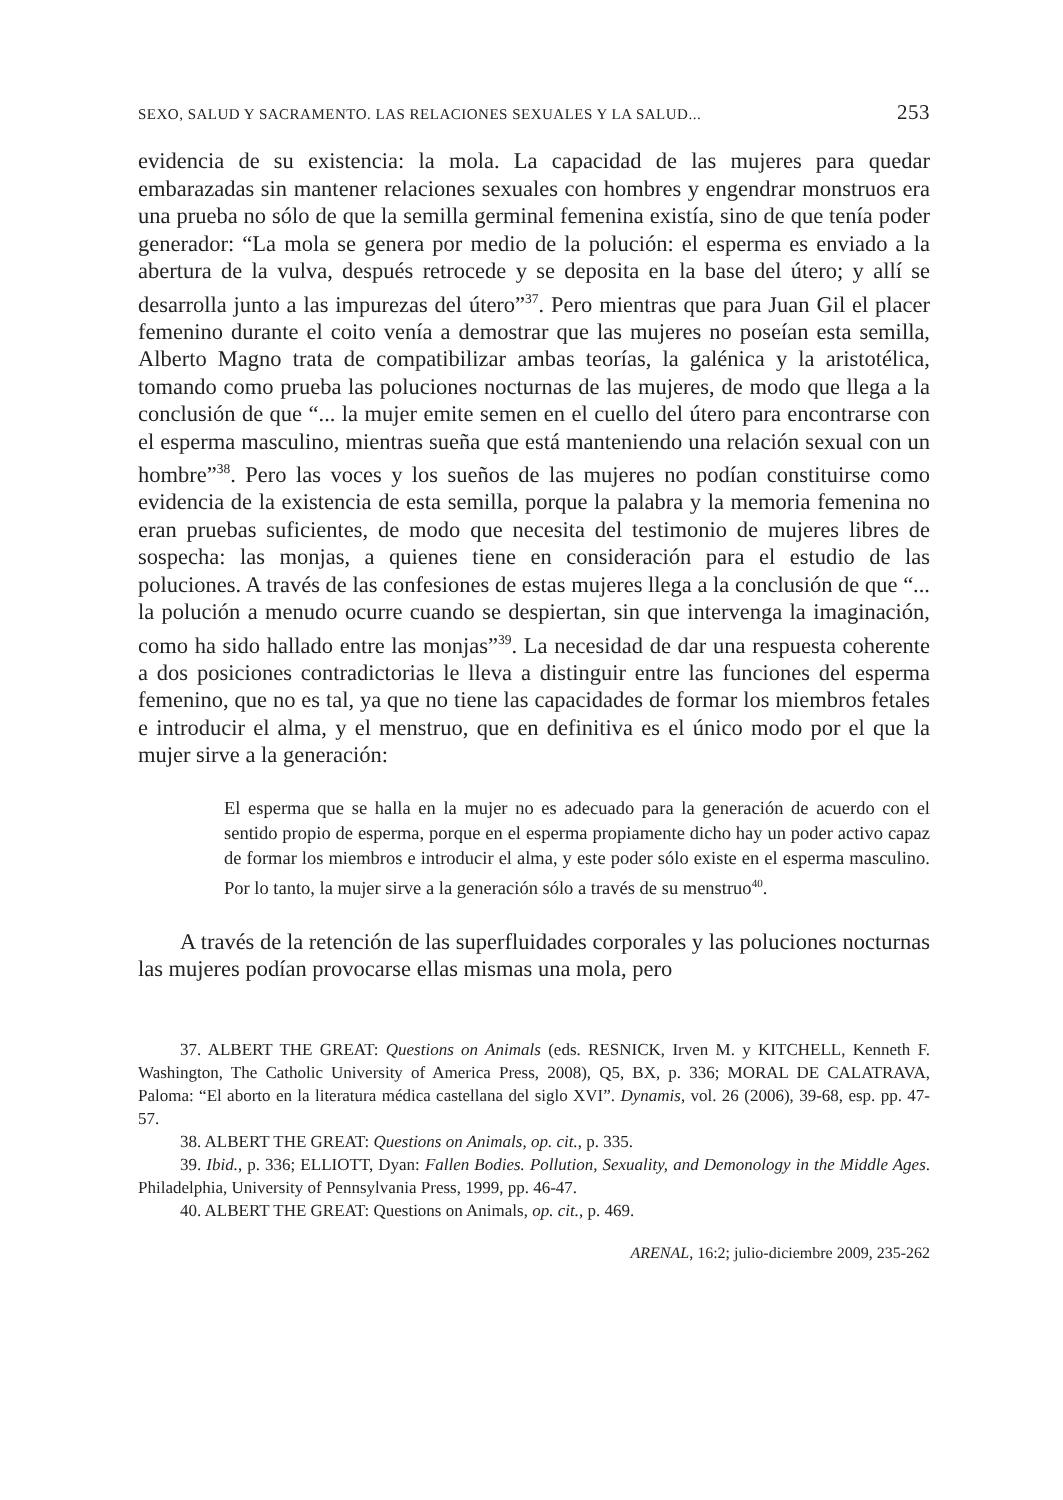SEXO, SALUD Y SACRAMENTO. LAS RELACIONES SEXUALES Y LA SALUD... 253
evidencia de su existencia: la mola. La capacidad de las mujeres para quedar embarazadas sin mantener relaciones sexuales con hombres y engendrar monstruos era una prueba no sólo de que la semilla germinal femenina existía, sino de que tenía poder generador: “La mola se genera por medio de la polución: el esperma es enviado a la abertura de la vulva, después retrocede y se deposita en la base del útero; y allí se desarrolla junto a las impurezas del útero”<sup>37</sup>. Pero mientras que para Juan Gil el placer femenino durante el coito venía a demostrar que las mujeres no poseían esta semilla, Alberto Magno trata de compatibilizar ambas teorías, la galénica y la aristotélica, tomando como prueba las poluciones nocturnas de las mujeres, de modo que llega a la conclusión de que “... la mujer emite semen en el cuello del útero para encontrarse con el esperma masculino, mientras sueña que está manteniendo una relación sexual con un hombre”<sup>38</sup>. Pero las voces y los sueños de las mujeres no podían constituirse como evidencia de la existencia de esta semilla, porque la palabra y la memoria femenina no eran pruebas suficientes, de modo que necesita del testimonio de mujeres libres de sospecha: las monjas, a quienes tiene en consideración para el estudio de las poluciones. A través de las confesiones de estas mujeres llega a la conclusión de que “... la polución a menudo ocurre cuando se despiertan, sin que intervenga la imaginación, como ha sido hallado entre las monjas”<sup>39</sup>. La necesidad de dar una respuesta coherente a dos posiciones contradictorias le lleva a distinguir entre las funciones del esperma femenino, que no es tal, ya que no tiene las capacidades de formar los miembros fetales e introducir el alma, y el menstruo, que en definitiva es el único modo por el que la mujer sirve a la generación:
El esperma que se halla en la mujer no es adecuado para la generación de acuerdo con el sentido propio de esperma, porque en el esperma propiamente dicho hay un poder activo capaz de formar los miembros e introducir el alma, y este poder sólo existe en el esperma masculino. Por lo tanto, la mujer sirve a la generación sólo a través de su menstruo<sup>40</sup>.
A través de la retención de las superfluidades corporales y las poluciones nocturnas las mujeres podían provocarse ellas mismas una mola, pero
37. ALBERT THE GREAT: Questions on Animals (eds. RESNICK, Irven M. y KITCHELL, Kenneth F. Washington, The Catholic University of America Press, 2008), Q5, BX, p. 336; MORAL DE CALATRAVA, Paloma: “El aborto en la literatura médica castellana del siglo XVI”. Dynamis, vol. 26 (2006), 39-68, esp. pp. 47-57.
38. ALBERT THE GREAT: Questions on Animals, op. cit., p. 335.
39. Ibid., p. 336; ELLIOTT, Dyan: Fallen Bodies. Pollution, Sexuality, and Demonology in the Middle Ages. Philadelphia, University of Pennsylvania Press, 1999, pp. 46-47.
40. ALBERT THE GREAT: Questions on Animals, op. cit., p. 469.
ARENAL, 16:2; julio-diciembre 2009, 235-262